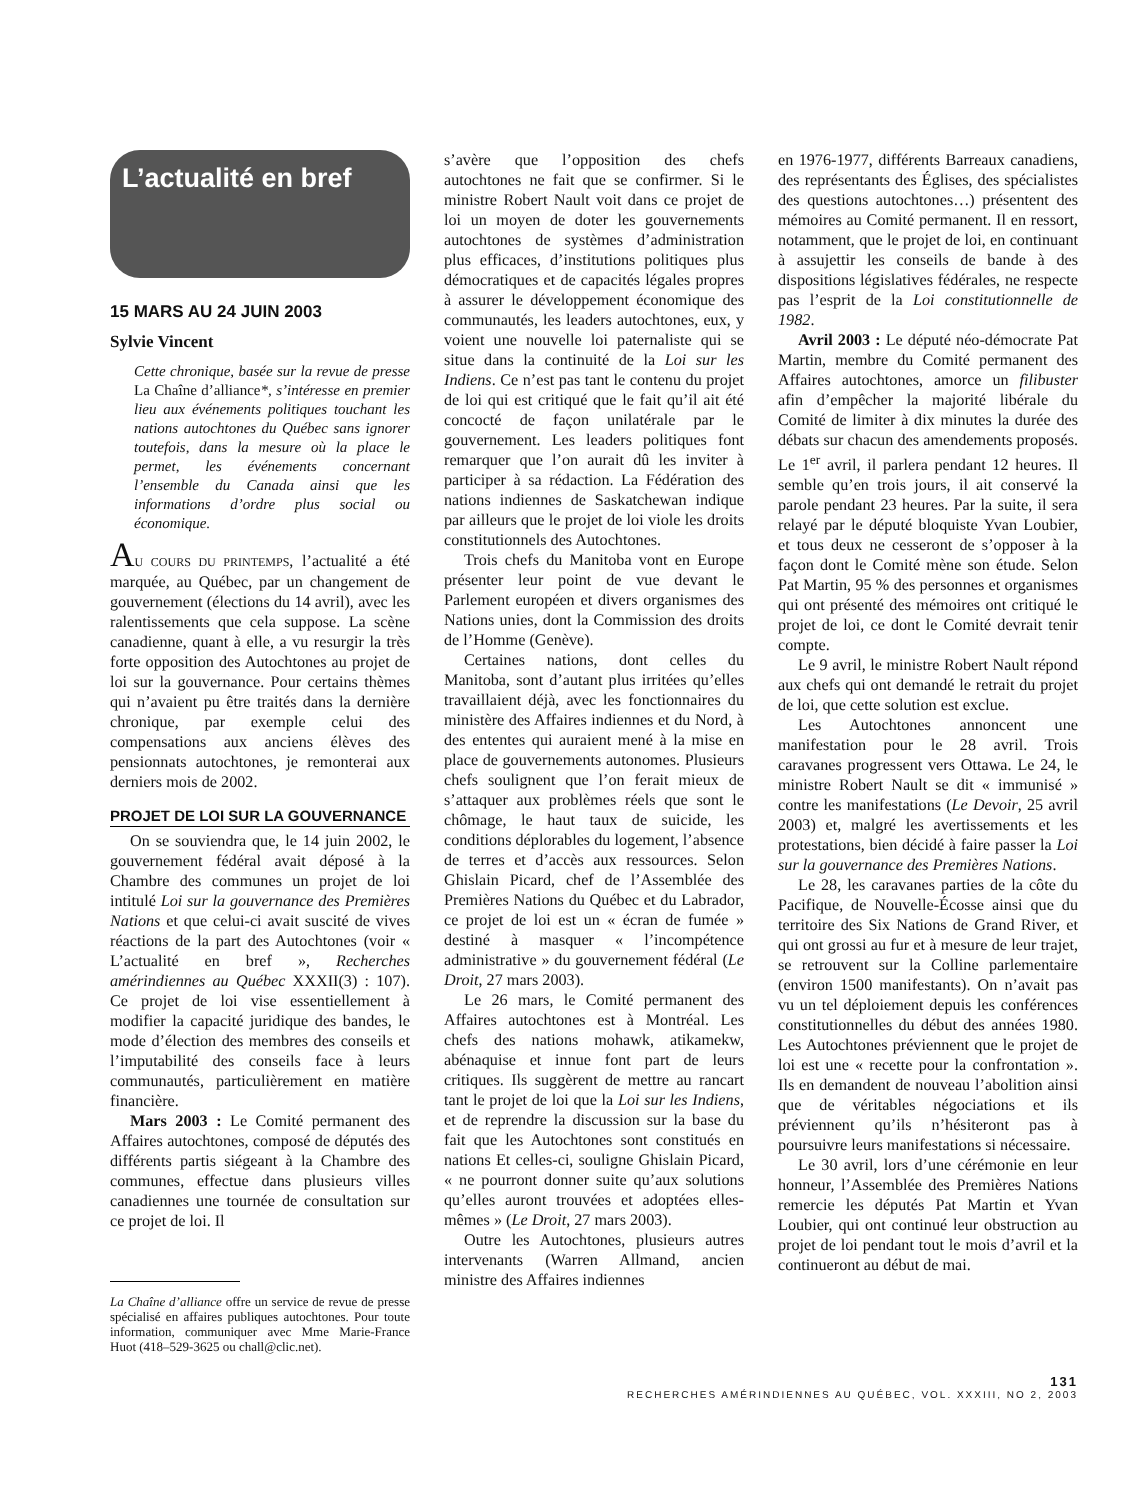L’actualité en bref
15 MARS AU 24 JUIN 2003
Sylvie Vincent
Cette chronique, basée sur la revue de presse La Chaîne d’alliance*, s’intéresse en premier lieu aux événements politiques touchant les nations autochtones du Québec sans ignorer toutefois, dans la mesure où la place le permet, les événements concernant l’ensemble du Canada ainsi que les informations d’ordre plus social ou économique.
AU COURS DU PRINTEMPS, l’actualité a été marquée, au Québec, par un changement de gouvernement (élections du 14 avril), avec les ralentissements que cela suppose. La scène canadienne, quant à elle, a vu resurgir la très forte opposition des Autochtones au projet de loi sur la gouvernance. Pour certains thèmes qui n’avaient pu être traités dans la dernière chronique, par exemple celui des compensations aux anciens élèves des pensionnats autochtones, je remonterai aux derniers mois de 2002.
PROJET DE LOI SUR LA GOUVERNANCE
On se souviendra que, le 14 juin 2002, le gouvernement fédéral avait déposé à la Chambre des communes un projet de loi intitulé Loi sur la gouvernance des Premières Nations et que celui-ci avait suscité de vives réactions de la part des Autochtones (voir « L’actualité en bref », Recherches amérindiennes au Québec XXXII(3) : 107). Ce projet de loi vise essentiellement à modifier la capacité juridique des bandes, le mode d’élection des membres des conseils et l’imputabilité des conseils face à leurs communautés, particulièrement en matière financière.
Mars 2003 : Le Comité permanent des Affaires autochtones, composé de députés des différents partis siégeant à la Chambre des communes, effectue dans plusieurs villes canadiennes une tournée de consultation sur ce projet de loi. Il
La Chaîne d’alliance offre un service de revue de presse spécialisé en affaires publiques autochtones. Pour toute information, communiquer avec Mme Marie-France Huot (418–529-3625 ou chall@clic.net).
s’avère que l’opposition des chefs autochtones ne fait que se confirmer. Si le ministre Robert Nault voit dans ce projet de loi un moyen de doter les gouvernements autochtones de systèmes d’administration plus efficaces, d’institutions politiques plus démocratiques et de capacités légales propres à assurer le développement économique des communautés, les leaders autochtones, eux, y voient une nouvelle loi paternaliste qui se situe dans la continuité de la Loi sur les Indiens. Ce n’est pas tant le contenu du projet de loi qui est critiqué que le fait qu’il ait été concocté de façon unilatérale par le gouvernement. Les leaders politiques font remarquer que l’on aurait dû les inviter à participer à sa rédaction. La Fédération des nations indiennes de Saskatchewan indique par ailleurs que le projet de loi viole les droits constitutionnels des Autochtones.
Trois chefs du Manitoba vont en Europe présenter leur point de vue devant le Parlement européen et divers organismes des Nations unies, dont la Commission des droits de l’Homme (Genève).
Certaines nations, dont celles du Manitoba, sont d’autant plus irritées qu’elles travaillaient déjà, avec les fonctionnaires du ministère des Affaires indiennes et du Nord, à des ententes qui auraient mené à la mise en place de gouvernements autonomes. Plusieurs chefs soulignent que l’on ferait mieux de s’attaquer aux problèmes réels que sont le chômage, le haut taux de suicide, les conditions déplorables du logement, l’absence de terres et d’accès aux ressources. Selon Ghislain Picard, chef de l’Assemblée des Premières Nations du Québec et du Labrador, ce projet de loi est un « écran de fumée » destiné à masquer « l’incompétence administrative » du gouvernement fédéral (Le Droit, 27 mars 2003).
Le 26 mars, le Comité permanent des Affaires autochtones est à Montréal. Les chefs des nations mohawk, atikamekw, abénaquise et innue font part de leurs critiques. Ils suggèrent de mettre au rancart tant le projet de loi que la Loi sur les Indiens, et de reprendre la discussion sur la base du fait que les Autochtones sont constitués en nations Et celles-ci, souligne Ghislain Picard, « ne pourront donner suite qu’aux solutions qu’elles auront trouvées et adoptées elles-mêmes » (Le Droit, 27 mars 2003).
Outre les Autochtones, plusieurs autres intervenants (Warren Allmand, ancien ministre des Affaires indiennes
en 1976-1977, différents Barreaux canadiens, des représentants des Églises, des spécialistes des questions autochtones…) présentent des mémoires au Comité permanent. Il en ressort, notamment, que le projet de loi, en continuant à assujettir les conseils de bande à des dispositions législatives fédérales, ne respecte pas l’esprit de la Loi constitutionnelle de 1982.
Avril 2003 : Le député néo-démocrate Pat Martin, membre du Comité permanent des Affaires autochtones, amorce un filibuster afin d’empêcher la majorité libérale du Comité de limiter à dix minutes la durée des débats sur chacun des amendements proposés. Le 1<sup>er</sup> avril, il parlera pendant 12 heures. Il semble qu’en trois jours, il ait conservé la parole pendant 23 heures. Par la suite, il sera relayé par le député bloquiste Yvan Loubier, et tous deux ne cesseront de s’opposer à la façon dont le Comité mène son étude. Selon Pat Martin, 95 % des personnes et organismes qui ont présenté des mémoires ont critiqué le projet de loi, ce dont le Comité devrait tenir compte.
Le 9 avril, le ministre Robert Nault répond aux chefs qui ont demandé le retrait du projet de loi, que cette solution est exclue.
Les Autochtones annoncent une manifestation pour le 28 avril. Trois caravanes progressent vers Ottawa. Le 24, le ministre Robert Nault se dit « immunisé » contre les manifestations (Le Devoir, 25 avril 2003) et, malgré les avertissements et les protestations, bien décidé à faire passer la Loi sur la gouvernance des Premières Nations.
Le 28, les caravanes parties de la côte du Pacifique, de Nouvelle-Écosse ainsi que du territoire des Six Nations de Grand River, et qui ont grossi au fur et à mesure de leur trajet, se retrouvent sur la Colline parlementaire (environ 1500 manifestants). On n’avait pas vu un tel déploiement depuis les conférences constitutionnelles du début des années 1980. Les Autochtones préviennent que le projet de loi est une « recette pour la confrontation ». Ils en demandent de nouveau l’abolition ainsi que de véritables négociations et ils préviennent qu’ils n’hésiteront pas à poursuivre leurs manifestations si nécessaire.
Le 30 avril, lors d’une cérémonie en leur honneur, l’Assemblée des Premières Nations remercie les députés Pat Martin et Yvan Loubier, qui ont continué leur obstruction au projet de loi pendant tout le mois d’avril et la continueront au début de mai.
131
RECHERCHES AMÉRINDIENNES AU QUÉBEC, VOL. XXXIII, NO 2, 2003